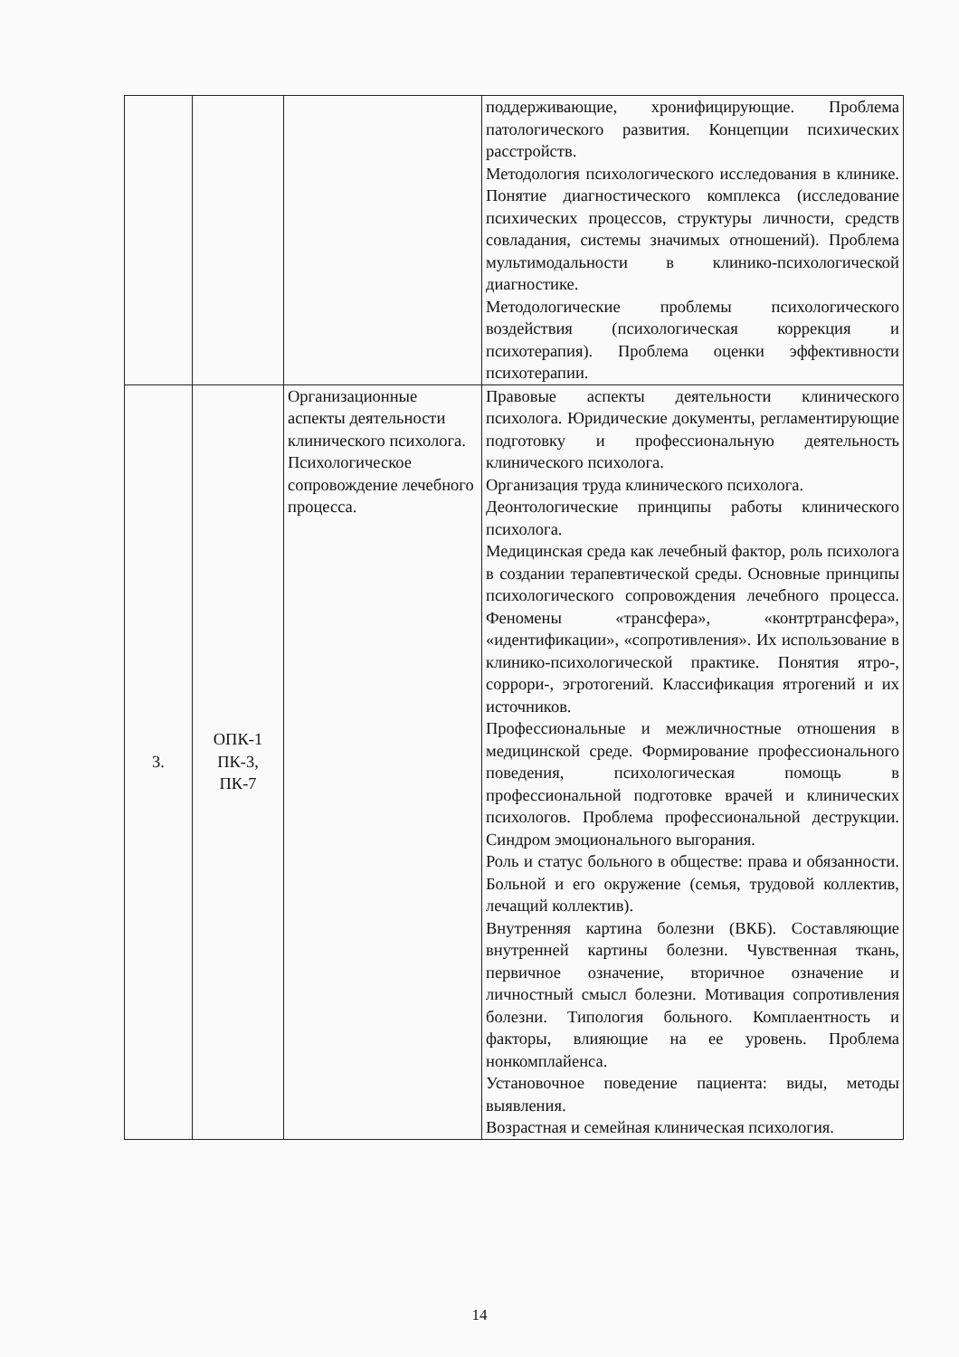| | | | поддерживающие, хронифицирующие. Проблема патологического развития. Концепции психических расстройств. Методология психологического исследования в клинике. Понятие диагностического комплекса (исследование психических процессов, структуры личности, средств совладания, системы значимых отношений). Проблема мультимодальности в клинико-психологической диагностике. Методологические проблемы психологического воздействия (психологическая коррекция и психотерапия). Проблема оценки эффективности психотерапии. |
| 3. | ОПК-1 ПК-3, ПК-7 | Организационные аспекты деятельности клинического психолога. Психологическое сопровождение лечебного процесса. | Правовые аспекты деятельности клинического психолога. Юридические документы, регламентирующие подготовку и профессиональную деятельность клинического психолога. Организация труда клинического психолога. Деонтологические принципы работы клинического психолога. Медицинская среда как лечебный фактор, роль психолога в создании терапевтической среды. Основные принципы психологического сопровождения лечебного процесса. Феномены «трансфера», «контртрансфера», «идентификации», «сопротивления». Их использование в клинико-психологической практике. Понятия ятро-, соррори-, эгротогений. Классификация ятрогений и их источников. Профессиональные и межличностные отношения в медицинской среде. Формирование профессионального поведения, психологическая помощь в профессиональной подготовке врачей и клинических психологов. Проблема профессиональной деструкции. Синдром эмоционального выгорания. Роль и статус больного в обществе: права и обязанности. Больной и его окружение (семья, трудовой коллектив, лечащий коллектив). Внутренняя картина болезни (ВКБ). Составляющие внутренней картины болезни. Чувственная ткань, первичное означение, вторичное означение и личностный смысл болезни. Мотивация сопротивления болезни. Типология больного. Комплаентность и факторы, влияющие на ее уровень. Проблема нонкомплайенса. Установочное поведение пациента: виды, методы выявления. Возрастная и семейная клиническая психология. |
14